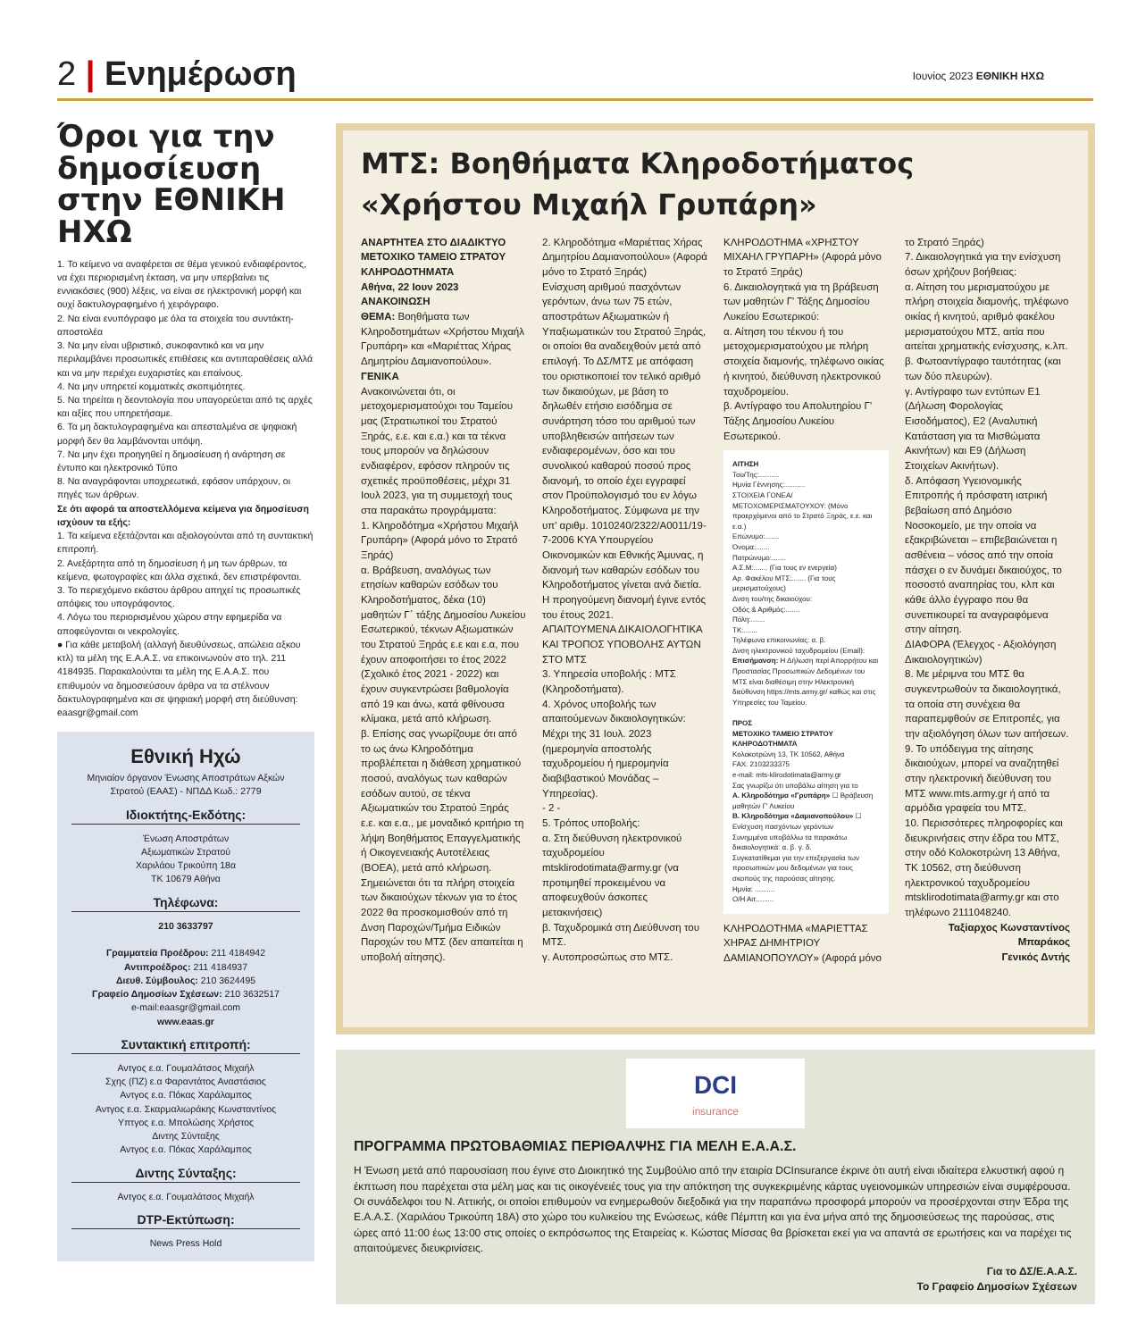2 | Ενημέρωση Ιουνίος 2023 ΕΘΝΙΚΗ ΗΧΩ
Όροι για την δημοσίευση στην ΕΘΝΙΚΗ ΗΧΩ
1. Το κείμενο να αναφέρεται σε θέμα γενικού ενδιαφέροντος, να έχει περιορισμένη έκταση, να μην υπερβαίνει τις εννιακόσιες (900) λέξεις, να είναι σε ηλεκτρονική μορφή και ουχί δακτυλογραφημένο ή χειρόγραφο.
2. Να είναι ενυπόγραφο με όλα τα στοιχεία του συντάκτη- αποστολέα
3. Να μην είναι υβριστικό, συκοφαντικό και να μην περιλαμβάνει προσωπικές επιθέσεις και αντιπαραθέσεις αλλά και να μην περιέχει ευχαριστίες και επαίνους.
4. Να μην υπηρετεί κομματικές σκοπιμότητες.
5. Να τηρείται η δεοντολογία που υπαγορεύεται από τις αρχές και αξίες που υπηρετήσαμε.
6. Τα μη δακτυλογραφημένα και απεσταλμένα σε ψηφιακή μορφή δεν θα λαμβάνονται υπόψη.
7. Να μην έχει προηγηθεί η δημοσίευση ή ανάρτηση σε έντυπο και ηλεκτρονικό Τύπο
8. Να αναγράφονται υποχρεωτικά, εφόσον υπάρχουν, οι πηγές των άρθρων.
Σε ότι αφορά τα αποστελλόμενα κείμενα για δημοσίευση ισχύουν τα εξής:
1. Τα κείμενα εξετάζονται και αξιολογούνται από τη συντακτική επιτροπή.
2. Ανεξάρτητα από τη δημοσίευση ή μη των άρθρων, τα κείμενα, φωτογραφίες και άλλα σχετικά, δεν επιστρέφονται.
3. Το περιεχόμενο εκάστου άρθρου απηχεί τις προσωπικές απόψεις του υπογράφοντος.
4. Λόγω του περιορισμένου χώρου στην εφημερίδα να αποφεύγονται οι νεκρολογίες.
● Για κάθε μεταβολή (αλλαγή διευθύνσεως, απώλεια αξκου κτλ) τα μέλη της Ε.Α.Α.Σ. να επικοινωνούν στο τηλ. 211 4184935. Παρακαλούνται τα μέλη της Ε.Α.Α.Σ. που επιθυμούν να δημοσιεύσουν άρθρα να τα στέλνουν δακτυλογραφημένα και σε ψηφιακή μορφή στη διεύθυνση: eaasgr@gmail.com
Εθνική Ηχώ
Μηνιαίον όργανον Ένωσης Αποστράτων Αξκών Στρατού (ΕΑΑΣ) - ΝΠΔΔ Κωδ.: 2779
Ιδιοκτήτης-Εκδότης:
Ένωση Αποστράτων
Αξιωματικών Στρατού
Χαριλάου Τρικούπη 18α
ΤΚ 10679 Αθήνα
Τηλέφωνα:
210 3633797
Γραμματεία Προέδρου: 211 4184942
Αντιπροέδρος: 211 4184937
Διευθ. Σύμβουλος: 210 3624495
Γραφείο Δημοσίων Σχέσεων: 210 3632517
e-mail:eaasgr@gmail.com
www.eaas.gr
Συντακτική επιτροπή:
Αντγος ε.α. Γουμαλάτσος Μιχαήλ
Σχης (ΠΖ) ε.α Φαραντάτος Αναστάσιος
Αντγος ε.α. Πόκας Χαράλαμπος
Αντγος ε.α. Σκαρμαλιωράκης Κωνσταντίνος
Υπτγος ε.α. Μπολώσης Χρήστος
Διντης Σύνταξης
Αντγος ε.α. Πόκας Χαράλαμπος
Διντης Σύνταξης:
Αντγος ε.α. Γουμαλάτσος Μιχαήλ
DTP-Εκτύπωση:
News Press Hold
ΜΤΣ: Βοηθήματα Κληροδοτήματος «Χρήστου Μιχαήλ Γρυπάρη»
ΑΝΑΡΤΗΤΕΑ ΣΤΟ ΔΙΑΔΙΚΤΥΟ
ΜΕΤΟΧΙΚΟ ΤΑΜΕΙΟ ΣΤΡΑΤΟΥ
ΚΛΗΡΟΔΟΤΗΜΑΤΑ
Αθήνα, 22 Ιουν 2023
ΑΝΑΚΟΙΝΩΣΗ
ΘΕΜΑ: Βοηθήματα των Κληροδοτημάτων «Χρήστου Μιχαήλ Γρυπάρη» και «Μαριέττας Χήρας Δημητρίου Δαμιανοπούλου».
ΓΕΝΙΚΑ
Ανακοινώνεται ότι, οι μετοχομερισματούχοι του Ταμείου μας (Στρατιωτικοί του Στρατού Ξηράς, ε.ε. και ε.α.) και τα τέκνα τους μπορούν να δηλώσουν ενδιαφέρον, εφόσον πληρούν τις σχετικές προϋποθέσεις, μέχρι 31 Ιουλ 2023, για τη συμμετοχή τους στα παρακάτω προγράμματα:
1. Κληροδότημα «Χρήστου Μιχαήλ Γρυπάρη» (Αφορά μόνο το Στρατό Ξηράς)
α. Βράβευση, αναλόγως των ετησίων καθαρών εσόδων του Κληροδοτήματος, δέκα (10) μαθητών Γ΄ τάξης Δημοσίου Λυκείου Εσωτερικού, τέκνων Αξιωματικών του Στρατού Ξηράς ε.ε και ε.α, που έχουν αποφοιτήσει το έτος 2022 (Σχολικό έτος 2021 - 2022) και έχουν συγκεντρώσει βαθμολογία από 19 και άνω, κατά φθίνουσα κλίμακα, μετά από κλήρωση.
β. Επίσης σας γνωρίζουμε ότι από το ως άνω Κληροδότημα προβλέπεται η διάθεση χρηματικού ποσού, αναλόγως των καθαρών εσόδων αυτού, σε τέκνα Αξιωματικών του Στρατού Ξηράς ε.ε. και ε.α., με μοναδικό κριτήριο τη λήψη Βοηθήματος Επαγγελματικής ή Οικογενειακής Αυτοτέλειας (ΒΟΕΑ), μετά από κλήρωση.
Σημειώνεται ότι τα πλήρη στοιχεία των δικαιούχων τέκνων για το έτος 2022 θα προσκομισθούν από τη Δνση Παροχών/Τμήμα Ειδικών Παροχών του ΜΤΣ (δεν απαιτείται η υποβολή αίτησης).
2. Κληροδότημα «Μαριέττας Χήρας Δημητρίου Δαμιανοπούλου» (Αφορά μόνο το Στρατό Ξηράς)
Ενίσχυση αριθμού πασχόντων γερόντων, άνω των 75 ετών, αποστράτων Αξιωματικών ή Υπαξιωματικών του Στρατού Ξηράς, οι οποίοι θα αναδειχθούν μετά από επιλογή. Το ΔΣ/ΜΤΣ με απόφαση του οριστικοποιεί τον τελικό αριθμό των δικαιούχων, με βάση το δηλωθέν ετήσιο εισόδημα σε συνάρτηση τόσο του αριθμού των υποβληθεισών αιτήσεων των ενδιαφερομένων, όσο και του συνολικού καθαρού ποσού προς διανομή, το οποίο έχει εγγραφεί στον Προϋπολογισμό του εν λόγω Κληροδοτήματος. Σύμφωνα με την υπ' αριθμ. 1010240/2322/Α0011/19-7-2006 ΚΥΑ Υπουργείου Οικονομικών και Εθνικής Άμυνας, η διανομή των καθαρών εσόδων του Κληροδοτήματος γίνεται ανά διετία. Η προηγούμενη διανομή έγινε εντός του έτους 2021.
ΑΠΑΙΤΟΥΜΕΝΑ ΔΙΚΑΙΟΛΟΓΗΤΙΚΑ ΚΑΙ ΤΡΟΠΟΣ ΥΠΟΒΟΛΗΣ ΑΥΤΩΝ ΣΤΟ ΜΤΣ
3. Υπηρεσία υποβολής : ΜΤΣ (Κληροδοτήματα).
4. Χρόνος υποβολής των απαιτούμενων δικαιολογητικών: Μέχρι της 31 Ιουλ. 2023 (ημερομηνία αποστολής ταχυδρομείου ή ημερομηνία διαβιβαστικού Μονάδας – Υπηρεσίας).
- 2 -
5. Τρόπος υποβολής:
α. Στη διεύθυνση ηλεκτρονικού ταχυδρομείου mtsklirodotimata@army.gr (να προτιμηθεί προκειμένου να αποφευχθούν άσκοπες μετακινήσεις)
β. Ταχυδρομικά στη Διεύθυνση του ΜΤΣ.
γ. Αυτοπροσώπως στο ΜΤΣ.
ΚΛΗΡΟΔΟΤΗΜΑ «ΧΡΗΣΤΟΥ ΜΙΧΑΗΛ ΓΡΥΠΑΡΗ» (Αφορά μόνο το Στρατό Ξηράς)
6. Δικαιολογητικά για τη βράβευση των μαθητών Γ' Τάξης Δημοσίου Λυκείου Εσωτερικού:
α. Αίτηση του τέκνου ή του μετοχομερισματούχου με πλήρη στοιχεία διαμονής, τηλέφωνο οικίας ή κινητού, διεύθυνση ηλεκτρονικού ταχυδρομείου.
β. Αντίγραφο του Απολυτηρίου Γ' Τάξης Δημοσίου Λυκείου Εσωτερικού.
ΑΙΤΗΣΗ
Του/Της:..........
Ημνία Γέννησης:..........
ΣΤΟΙΧΕΙΑ ΓΟΝΕΑ/ ΜΕΤΟΧΟΜΕΡΙΣΜΑΤΟΥΧΟΥ: (Μόνο προερχόμενοι από το Στρατό Ξηράς, ε.ε. και ε.α.)
Επώνυμο:.......
Όνομα:.......
Πατρώνυμο:.......
Α.Σ.Μ:....... (Για τους εν ενεργεία)
Αρ. Φακέλου ΜΤΣ:....... (Για τους μερισματούχους)
Δνση του/της δικαιούχου:
Οδός & Αριθμός:.......
Πόλη:.......
ΤΚ:.......
Τηλέφωνα επικοινωνίας: α. β.
Δνση ηλεκτρονικού ταχυδρομείου (Email):
Επισήμανση: Η Δήλωση περί Απορρήτου και Προστασίας Προσωπικών Δεδομένων του ΜΤΣ είναι διαθέσιμη στην Ηλεκτρονική διεύθυνση https://mts.army.gr/ καθώς και στις Υπηρεσίες του Ταμείου.
ΠΡΟΣ
ΜΕΤΟΧΙΚΟ ΤΑΜΕΙΟ ΣΤΡΑΤΟΥ
ΚΛΗΡΟΔΟΤΗΜΑΤΑ
Κολοκοτρώνη 13, ΤΚ 10562, Αθήνα
FAX: 2103233375
e-mail: mts-klirodotimata@army.gr
Σας γνωρίζω ότι υποβάλω αίτηση για το
Α. Κληροδότημα «Γρυπάρη» ☐ Βράβευση μαθητών Γ' Λυκείου
Β. Κληροδότημα «Δαμιανοπούλου» ☐ Ενίσχυση πασχόντων γερόντων
Συνημμένα υποβάλλω τα παρακάτω δικαιολογητικά: α. β. γ. δ.
Συγκατατίθεμαι για την επεξεργασία των προσωπικών μου δεδομένων για τους σκοπούς της παρούσας αίτησης.
Ημνία: ..........
Ο/Η Αιτ.........
ΚΛΗΡΟΔΟΤΗΜΑ «ΜΑΡΙΕΤΤΑΣ ΧΗΡΑΣ ΔΗΜΗΤΡΙΟΥ ΔΑΜΙΑΝΟΠΟΥΛΟΥ» (Αφορά μόνο το Στρατό Ξηράς)
7. Δικαιολογητικά για την ενίσχυση όσων χρήζουν βοήθειας:
α. Αίτηση του μερισματούχου με πλήρη στοιχεία διαμονής, τηλέφωνο οικίας ή κινητού, αριθμό φακέλου μερισματούχου ΜΤΣ, αιτία που αιτείται χρηματικής ενίσχυσης, κ.λπ.
β. Φωτοαντίγραφο ταυτότητας (και των δύο πλευρών).
γ. Αντίγραφο των εντύπων Ε1 (Δήλωση Φορολογίας Εισοδήματος), Ε2 (Αναλυτική Κατάσταση για τα Μισθώματα Ακινήτων) και Ε9 (Δήλωση Στοιχείων Ακινήτων).
δ. Απόφαση Υγειονομικής Επιτροπής ή πρόσφατη ιατρική βεβαίωση από Δημόσιο Νοσοκομείο, με την οποία να εξακριβώνεται – επιβεβαιώνεται η ασθένεια – νόσος από την οποία πάσχει ο εν δυνάμει δικαιούχος, το ποσοστό αναπηρίας του, κλπ και κάθε άλλο έγγραφο που θα συνεπικουρεί τα αναγραφόμενα στην αίτηση.
ΔΙΑΦΟΡΑ (Έλεγχος - Αξιολόγηση Δικαιολογητικών)
8. Με μέριμνα του ΜΤΣ θα συγκεντρωθούν τα δικαιολογητικά, τα οποία στη συνέχεια θα παραπεμφθούν σε Επιτροπές, για την αξιολόγηση όλων των αιτήσεων.
9. Το υπόδειγμα της αίτησης δικαιούχων, μπορεί να αναζητηθεί στην ηλεκτρονική διεύθυνση του ΜΤΣ www.mts.army.gr ή από τα αρμόδια γραφεία του ΜΤΣ.
10. Περισσότερες πληροφορίες και διευκρινήσεις στην έδρα του ΜΤΣ, στην οδό Κολοκοτρώνη 13 Αθήνα, ΤΚ 10562, στη διεύθυνση ηλεκτρονικού ταχυδρομείου mtsklirodotimata@army.gr και στο τηλέφωνο 2111048240.
Ταξίαρχος Κωνσταντίνος Μπαράκος
Γενικός Δντής
DCI
insurance
ΠΡΟΓΡΑΜΜΑ ΠΡΩΤΟΒΑΘΜΙΑΣ ΠΕΡΙΘΑΛΨΗΣ ΓΙΑ ΜΕΛΗ Ε.Α.Α.Σ.
Η Ένωση μετά από παρουσίαση που έγινε στο Διοικητικό της Συμβούλιο από την εταιρία DCInsurance έκρινε ότι αυτή είναι ιδιαίτερα ελκυστική αφού η έκπτωση που παρέχεται στα μέλη μας και τις οικογένειές τους για την απόκτηση της συγκεκριμένης κάρτας υγειονομικών υπηρεσιών είναι συμφέρουσα.
Οι συνάδελφοι του Ν. Αττικής, οι οποίοι επιθυμούν να ενημερωθούν διεξοδικά για την παραπάνω προσφορά μπορούν να προσέρχονται στην Έδρα της Ε.Α.Α.Σ. (Χαριλάου Τρικούπη 18Α) στο χώρο του κυλικείου της Ενώσεως, κάθε Πέμπτη και για ένα μήνα από της δημοσιεύσεως της παρούσας, στις ώρες από 11:00 έως 13:00 στις οποίες ο εκπρόσωπος της Εταιρείας κ. Κώστας Μίσσας θα βρίσκεται εκεί για να απαντά σε ερωτήσεις και να παρέχει τις απαιτούμενες διευκρινίσεις.
Για το ΔΣ/Ε.Α.Α.Σ.
Το Γραφείο Δημοσίων Σχέσεων